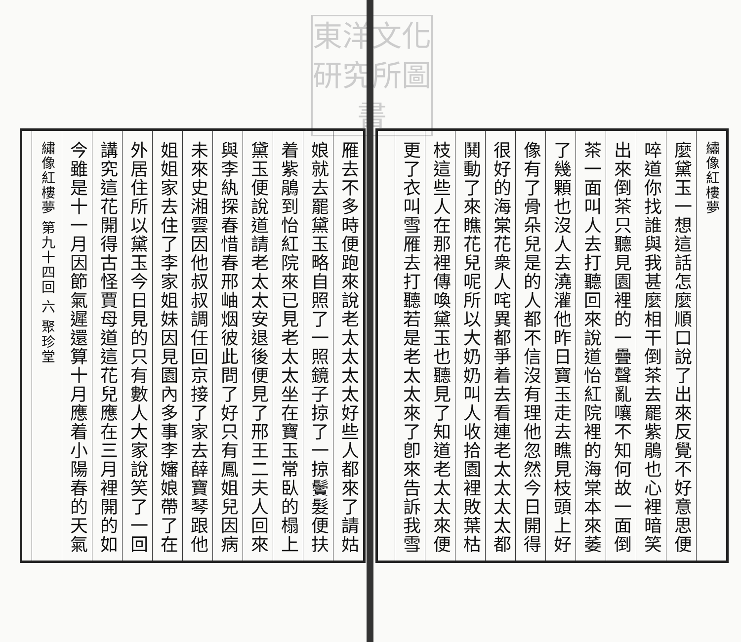東洋文化研究所圖書
繡像紅樓夢
麼黛玉一想這話怎麼順口說了出來反覺不好意思便
啐道你找誰與我甚麼相干倒茶去罷紫鵑也心裡暗笑
出來倒茶只聽見園裡的一疊聲亂嚷不知何故一面倒
茶一面叫人去打聽回來說道怡紅院裡的海棠本來萎
了幾顆也沒人去澆灌他昨日寶玉走去瞧見枝頭上好
像有了骨朵兒是的人都不信沒有理他忽然今日開得
很好的海棠花衆人咤異都爭着去看連老太太太太都
鬨動了來瞧花兒呢所以大奶奶叫人收拾園裡敗葉枯
枝這些人在那裡傳喚黛玉也聽見了知道老太太來便
更了衣叫雪雁去打聽若是老太太來了卽來告訴我雪
雁去不多時便跑來說老太太太太好些人都來了請姑
娘就去罷黛玉略自照了一照鏡子掠了一掠鬢髮便扶
着紫鵑到怡紅院來已見老太太坐在寶玉常臥的榻上
黛玉便說道請老太太安退後便見了邢王二夫人回來
與李紈探春惜春邢岫烟彼此問了好只有鳳姐兒因病
未來史湘雲因他叔叔調任回京接了家去薛寶琴跟他
姐姐家去住了李家姐妹因見園內多事李嬸娘帶了在
外居住所以黛玉今日見的只有數人大家說笑了一回
講究這花開得古怪賈母道這花兒應在三月裡開的如
今雖是十一月因節氣遲還算十月應着小陽春的天氣
繡像紅樓夢 第九十四回 六 聚珍堂